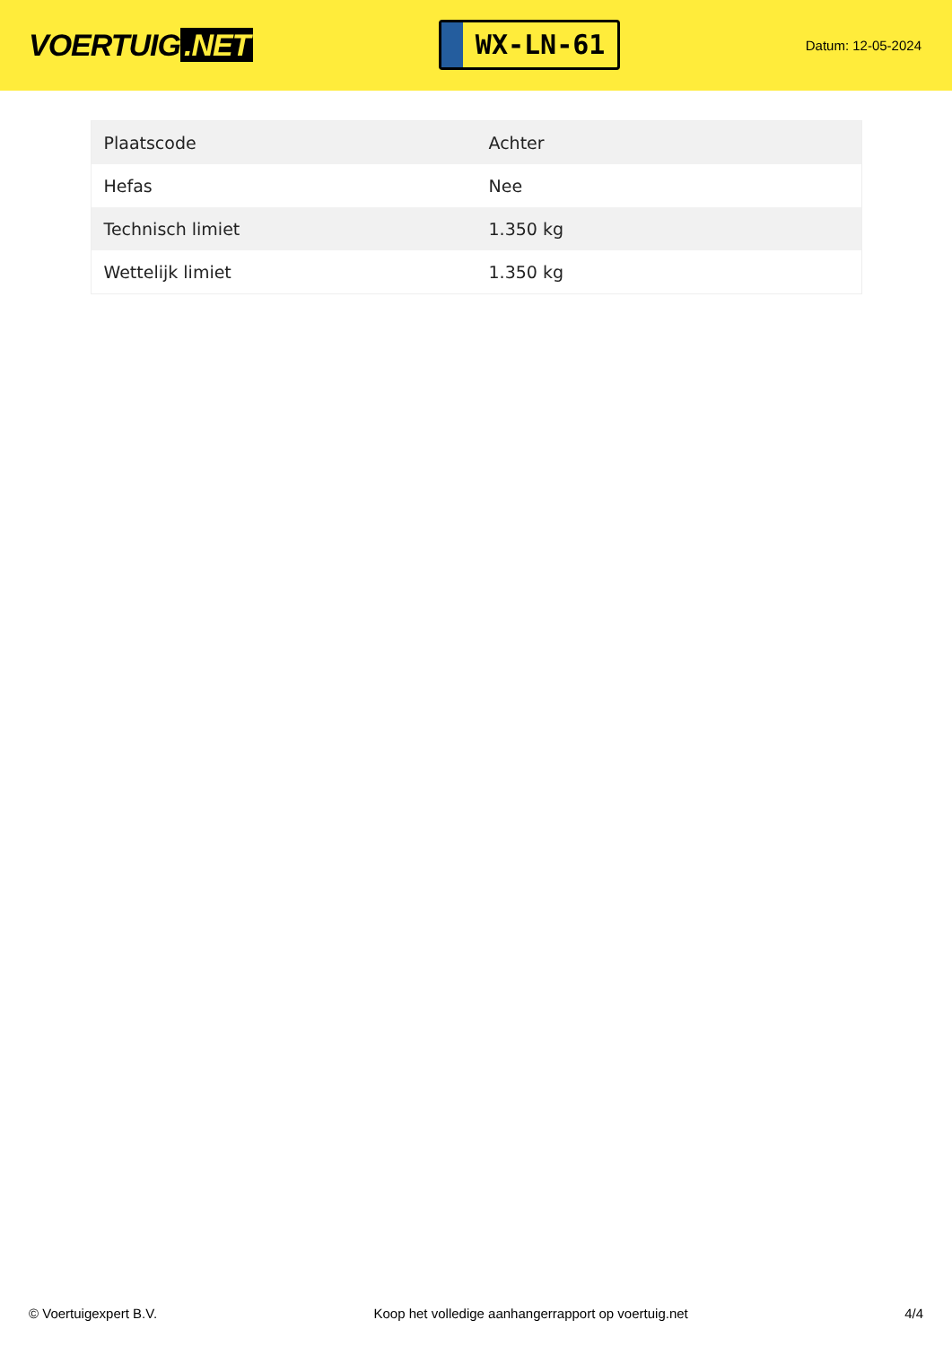VOERTUIG.NET
WX-LN-61
Datum: 12-05-2024
| Plaatscode | Achter |
| Hefas | Nee |
| Technisch limiet | 1.350 kg |
| Wettelijk limiet | 1.350 kg |
© Voertuigexpert B.V. Koop het volledige aanhangerrapport op voertuig.net 4/4